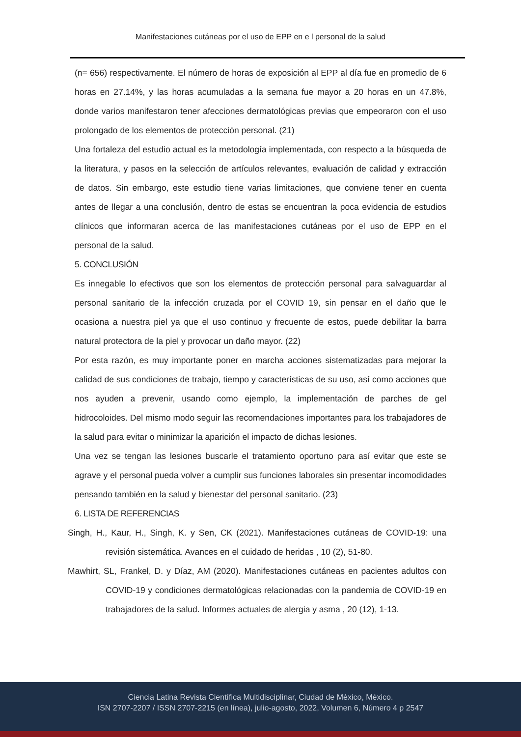Manifestaciones cutáneas por el uso de EPP en e l personal de la salud
(n= 656) respectivamente. El número de horas de exposición al EPP al día fue en promedio de 6 horas en 27.14%, y las horas acumuladas a la semana fue mayor a 20 horas en un 47.8%, donde varios manifestaron tener afecciones dermatológicas previas que empeoraron con el uso prolongado de los elementos de protección personal. (21)
Una fortaleza del estudio actual es la metodología implementada, con respecto a la búsqueda de la literatura, y pasos en la selección de artículos relevantes, evaluación de calidad y extracción de datos. Sin embargo, este estudio tiene varias limitaciones, que conviene tener en cuenta antes de llegar a una conclusión, dentro de estas se encuentran la poca evidencia de estudios clínicos que informaran acerca de las manifestaciones cutáneas por el uso de EPP en el personal de la salud.
5. CONCLUSIÓN
Es innegable lo efectivos que son los elementos de protección personal para salvaguardar al personal sanitario de la infección cruzada por el COVID 19, sin pensar en el daño que le ocasiona a nuestra piel ya que el uso continuo y frecuente de estos, puede debilitar la barra natural protectora de la piel y provocar un daño mayor. (22)
Por esta razón, es muy importante poner en marcha acciones sistematizadas para mejorar la calidad de sus condiciones de trabajo, tiempo y características de su uso, así como acciones que nos ayuden a prevenir, usando como ejemplo, la implementación de parches de gel hidrocoloides. Del mismo modo seguir las recomendaciones importantes para los trabajadores de la salud para evitar o minimizar la aparición el impacto de dichas lesiones.
Una vez se tengan las lesiones buscarle el tratamiento oportuno para así evitar que este se agrave y el personal pueda volver a cumplir sus funciones laborales sin presentar incomodidades pensando también en la salud y bienestar del personal sanitario. (23)
6. LISTA DE REFERENCIAS
Singh, H., Kaur, H., Singh, K. y Sen, CK (2021). Manifestaciones cutáneas de COVID-19: una revisión sistemática. Avances en el cuidado de heridas , 10 (2), 51-80.
Mawhirt, SL, Frankel, D. y Díaz, AM (2020). Manifestaciones cutáneas en pacientes adultos con COVID-19 y condiciones dermatológicas relacionadas con la pandemia de COVID-19 en trabajadores de la salud. Informes actuales de alergia y asma , 20 (12), 1-13.
Ciencia Latina Revista Científica Multidisciplinar, Ciudad de México, México.
ISN 2707-2207 / ISSN 2707-2215 (en línea), julio-agosto, 2022, Volumen 6, Número 4 p 2547